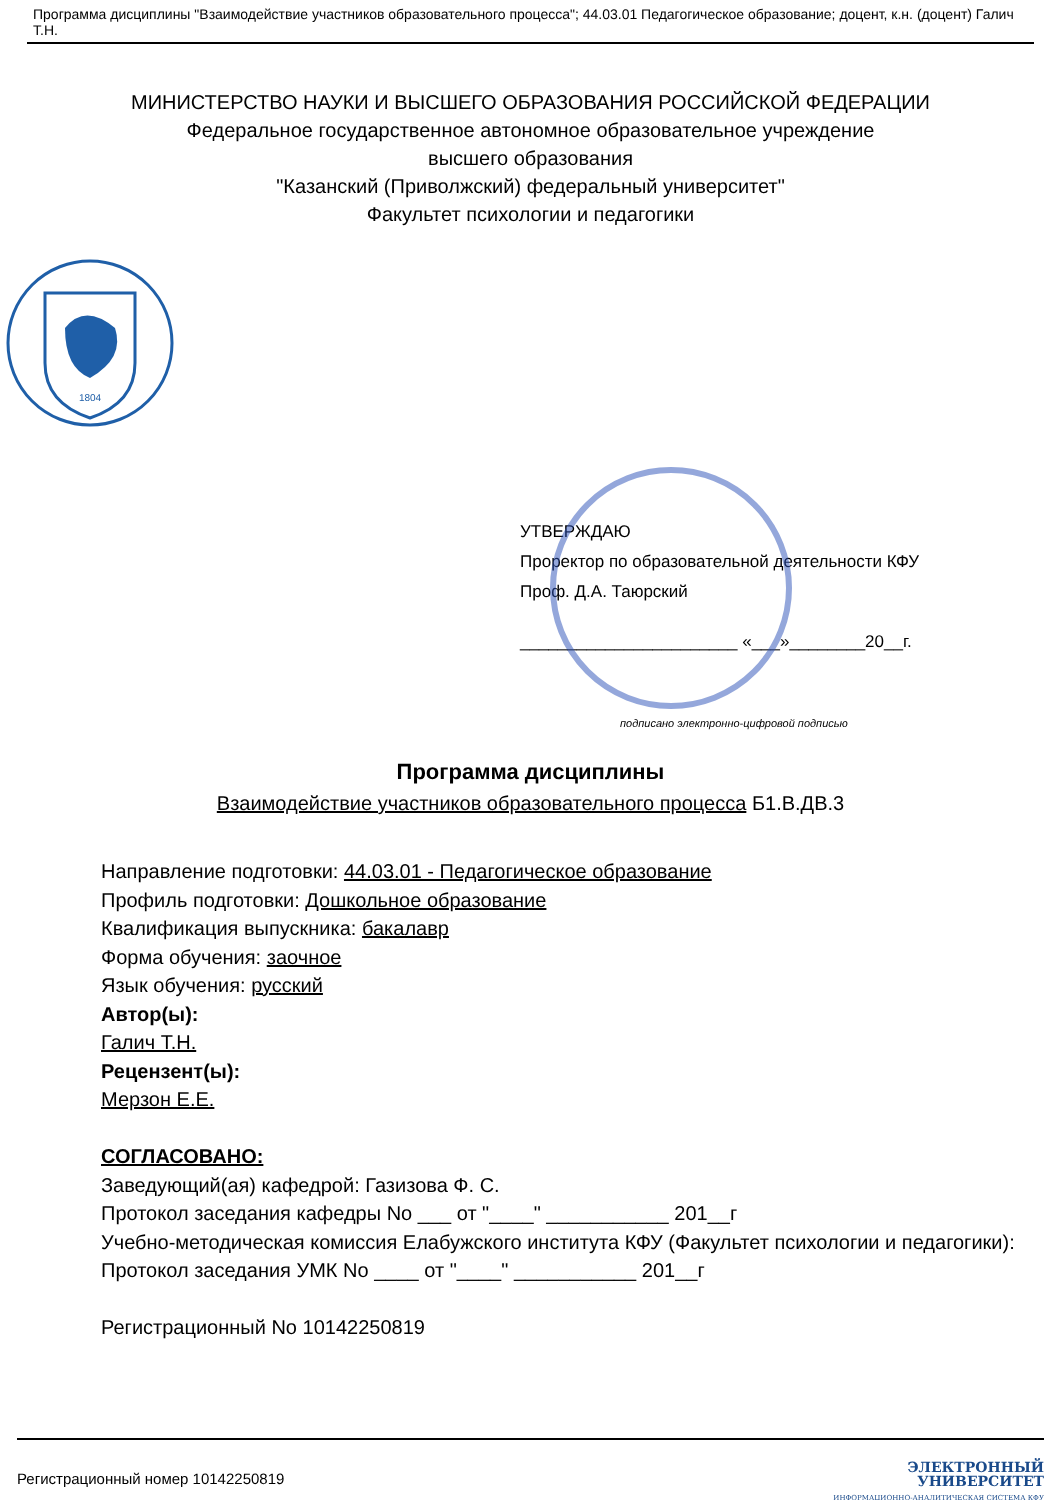Программа дисциплины "Взаимодействие участников образовательного процесса"; 44.03.01 Педагогическое образование; доцент, к.н. (доцент) Галич Т.Н.
МИНИСТЕРСТВО НАУКИ И ВЫСШЕГО ОБРАЗОВАНИЯ РОССИЙСКОЙ ФЕДЕРАЦИИ
Федеральное государственное автономное образовательное учреждение
высшего образования
"Казанский (Приволжский) федеральный университет"
Факультет психологии и педагогики
1804
УТВЕРЖДАЮ
Проректор по образовательной деятельности КФУ
Проф. Д.А. Таюрский
_______________________ «___»________20__г.
подписано электронно-цифровой подписью
Программа дисциплины
Взаимодействие участников образовательного процесса Б1.В.ДВ.3
Направление подготовки: 44.03.01 - Педагогическое образование
Профиль подготовки: Дошкольное образование
Квалификация выпускника: бакалавр
Форма обучения: заочное
Язык обучения: русский
Автор(ы):
Галич Т.Н.
Рецензент(ы):
Мерзон Е.Е.
СОГЛАСОВАНО:
Заведующий(ая) кафедрой: Газизова Ф. С.
Протокол заседания кафедры No ___ от "____" ___________ 201__г
Учебно-методическая комиссия Елабужского института КФУ (Факультет психологии и педагогики):
Протокол заседания УМК No ____ от "____" ___________ 201__г
Регистрационный No 10142250819
Регистрационный номер 10142250819
ЭЛЕКТРОННЫЙ
УНИВЕРСИТЕТ
ИНФОРМАЦИОННО-АНАЛИТИЧЕСКАЯ СИСТЕМА КФУ